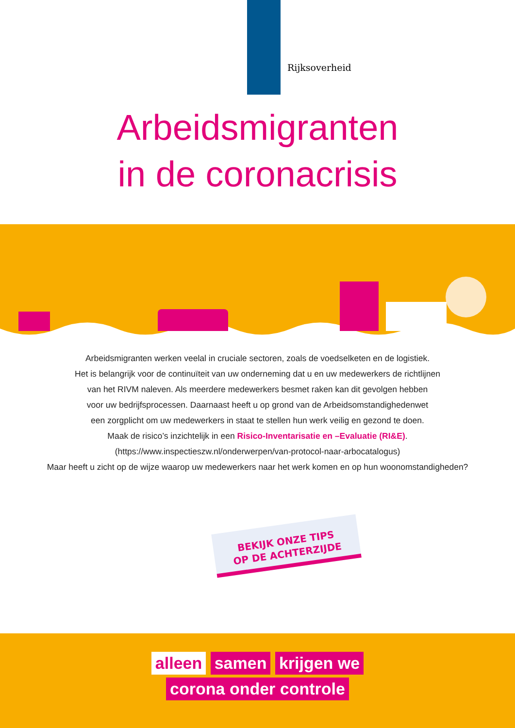Rijksoverheid
Arbeidsmigranten
in de coronacrisis
Arbeidsmigranten werken veelal in cruciale sectoren, zoals de voedselketen en de logistiek.
Het is belangrijk voor de continuïteit van uw onderneming dat u en uw medewerkers de richtlijnen
van het RIVM naleven. Als meerdere medewerkers besmet raken kan dit gevolgen hebben
voor uw bedrijfsprocessen. Daarnaast heeft u op grond van de Arbeidsomstandighedenwet
een zorgplicht om uw medewerkers in staat te stellen hun werk veilig en gezond te doen.
Maak de risico’s inzichtelijk in een Risico-Inventarisatie en –Evaluatie (RI&E).
(https://www.inspectieszw.nl/onderwerpen/van-protocol-naar-arbocatalogus)
Maar heeft u zicht op de wijze waarop uw medewerkers naar het werk komen en op hun woonomstandigheden?
alleen samen krijgen we
corona onder controle
BEKIJK ONZE TIPS
OP DE ACHTERZIJDE